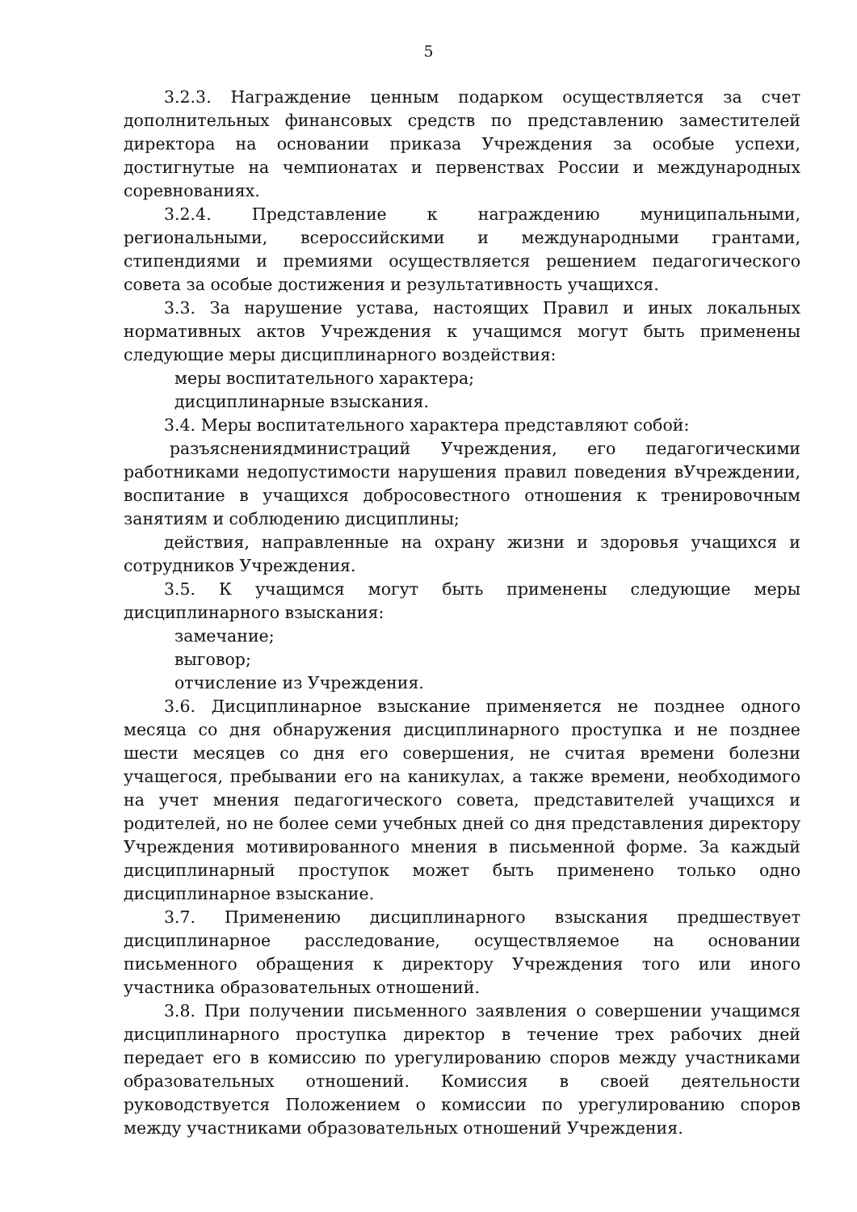5
3.2.3. Награждение ценным подарком осуществляется за счет дополнительных финансовых средств по представлению заместителей директора на основании приказа Учреждения за особые успехи, достигнутые на чемпионатах и первенствах России и международных соревнованиях.
3.2.4. Представление к награждению муниципальными, региональными, всероссийскими и международными грантами, стипендиями и премиями осуществляется решением педагогического совета за особые достижения и результативность учащихся.
3.3. За нарушение устава, настоящих Правил и иных локальных нормативных актов Учреждения к учащимся могут быть применены следующие меры дисциплинарного воздействия:
меры воспитательного характера;
дисциплинарные взыскания.
3.4. Меры воспитательного характера представляют собой:
разъяснениядминистраций Учреждения, его педагогическими работниками недопустимости нарушения правил поведения вУчреждении, воспитание в учащихся добросовестного отношения к тренировочным занятиям и соблюдению дисциплины;
действия, направленные на охрану жизни и здоровья учащихся и сотрудников Учреждения.
3.5. К учащимся могут быть применены следующие меры дисциплинарного взыскания:
замечание;
выговор;
отчисление из Учреждения.
3.6. Дисциплинарное взыскание применяется не позднее одного месяца со дня обнаружения дисциплинарного проступка и не позднее шести месяцев со дня его совершения, не считая времени болезни учащегося, пребывании его на каникулах, а также времени, необходимого на учет мнения педагогического совета, представителей учащихся и родителей, но не более семи учебных дней со дня представления директору Учреждения мотивированного мнения в письменной форме. За каждый дисциплинарный проступок может быть применено только одно дисциплинарное взыскание.
3.7. Применению дисциплинарного взыскания предшествует дисциплинарное расследование, осуществляемое на основании письменного обращения к директору Учреждения того или иного участника образовательных отношений.
3.8. При получении письменного заявления о совершении учащимся дисциплинарного проступка директор в течение трех рабочих дней передает его в комиссию по урегулированию споров между участниками образовательных отношений. Комиссия в своей деятельности руководствуется Положением о комиссии по урегулированию споров между участниками образовательных отношений Учреждения.